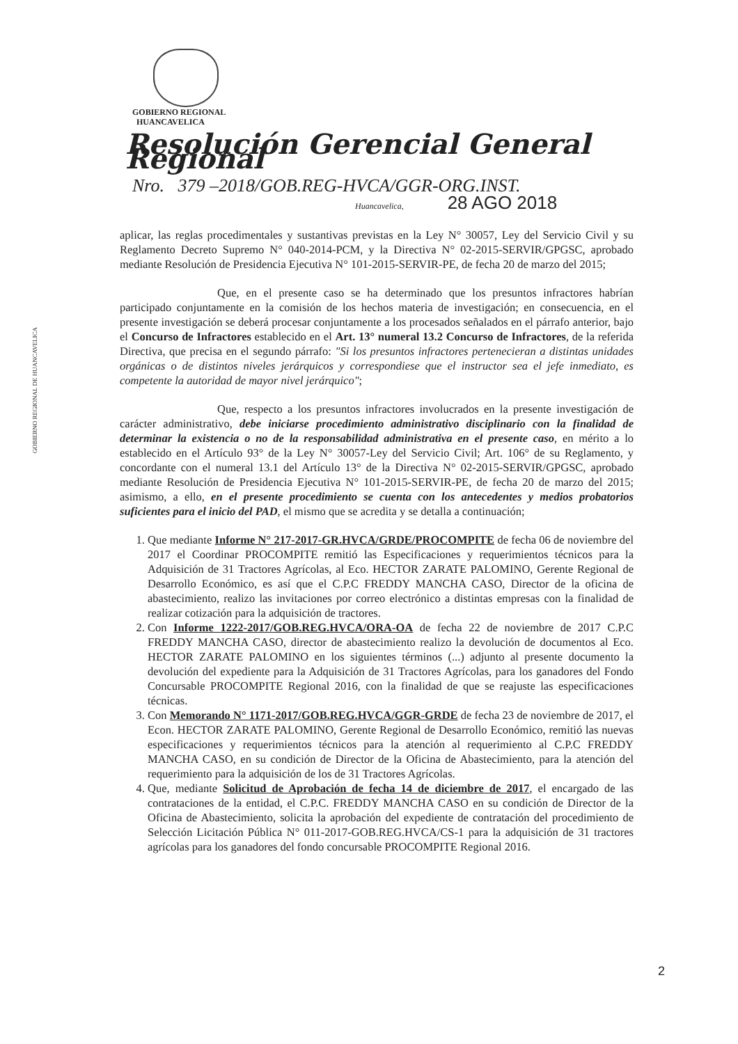GOBIERNO REGIONAL
HUANCAVELICA
Resolución Gerencial General Regional
Nro. 379 –2018/GOB.REG-HVCA/GGR-ORG.INST.
Huancavelica, 28 AGO 2018
GOBIERNO REGIONAL DE HUANCAVELICA
aplicar, las reglas procedimentales y sustantivas previstas en la Ley N° 30057, Ley del Servicio Civil y su Reglamento Decreto Supremo N° 040-2014-PCM, y la Directiva N° 02-2015-SERVIR/GPGSC, aprobado mediante Resolución de Presidencia Ejecutiva N° 101-2015-SERVIR-PE, de fecha 20 de marzo del 2015;
Que, en el presente caso se ha determinado que los presuntos infractores habrían participado conjuntamente en la comisión de los hechos materia de investigación; en consecuencia, en el presente investigación se deberá procesar conjuntamente a los procesados señalados en el párrafo anterior, bajo el Concurso de Infractores establecido en el Art. 13° numeral 13.2 Concurso de Infractores, de la referida Directiva, que precisa en el segundo párrafo: "Si los presuntos infractores pertenecieran a distintas unidades orgánicas o de distintos niveles jerárquicos y correspondiese que el instructor sea el jefe inmediato, es competente la autoridad de mayor nivel jerárquico";
Que, respecto a los presuntos infractores involucrados en la presente investigación de carácter administrativo, debe iniciarse procedimiento administrativo disciplinario con la finalidad de determinar la existencia o no de la responsabilidad administrativa en el presente caso, en mérito a lo establecido en el Artículo 93° de la Ley N° 30057-Ley del Servicio Civil; Art. 106° de su Reglamento, y concordante con el numeral 13.1 del Artículo 13° de la Directiva N° 02-2015-SERVIR/GPGSC, aprobado mediante Resolución de Presidencia Ejecutiva N° 101-2015-SERVIR-PE, de fecha 20 de marzo del 2015; asimismo, a ello, en el presente procedimiento se cuenta con los antecedentes y medios probatorios suficientes para el inicio del PAD, el mismo que se acredita y se detalla a continuación;
1. Que mediante Informe N° 217-2017-GR.HVCA/GRDE/PROCOMPITE de fecha 06 de noviembre del 2017 el Coordinar PROCOMPITE remitió las Especificaciones y requerimientos técnicos para la Adquisición de 31 Tractores Agrícolas, al Eco. HECTOR ZARATE PALOMINO, Gerente Regional de Desarrollo Económico, es así que el C.P.C FREDDY MANCHA CASO, Director de la oficina de abastecimiento, realizo las invitaciones por correo electrónico a distintas empresas con la finalidad de realizar cotización para la adquisición de tractores.
2. Con Informe 1222-2017/GOB.REG.HVCA/ORA-OA de fecha 22 de noviembre de 2017 C.P.C FREDDY MANCHA CASO, director de abastecimiento realizo la devolución de documentos al Eco. HECTOR ZARATE PALOMINO en los siguientes términos (...) adjunto al presente documento la devolución del expediente para la Adquisición de 31 Tractores Agrícolas, para los ganadores del Fondo Concursable PROCOMPITE Regional 2016, con la finalidad de que se reajuste las especificaciones técnicas.
3. Con Memorando N° 1171-2017/GOB.REG.HVCA/GGR-GRDE de fecha 23 de noviembre de 2017, el Econ. HECTOR ZARATE PALOMINO, Gerente Regional de Desarrollo Económico, remitió las nuevas especificaciones y requerimientos técnicos para la atención al requerimiento al C.P.C FREDDY MANCHA CASO, en su condición de Director de la Oficina de Abastecimiento, para la atención del requerimiento para la adquisición de los de 31 Tractores Agrícolas.
4. Que, mediante Solicitud de Aprobación de fecha 14 de diciembre de 2017, el encargado de las contrataciones de la entidad, el C.P.C. FREDDY MANCHA CASO en su condición de Director de la Oficina de Abastecimiento, solicita la aprobación del expediente de contratación del procedimiento de Selección Licitación Pública N° 011-2017-GOB.REG.HVCA/CS-1 para la adquisición de 31 tractores agrícolas para los ganadores del fondo concursable PROCOMPITE Regional 2016.
2